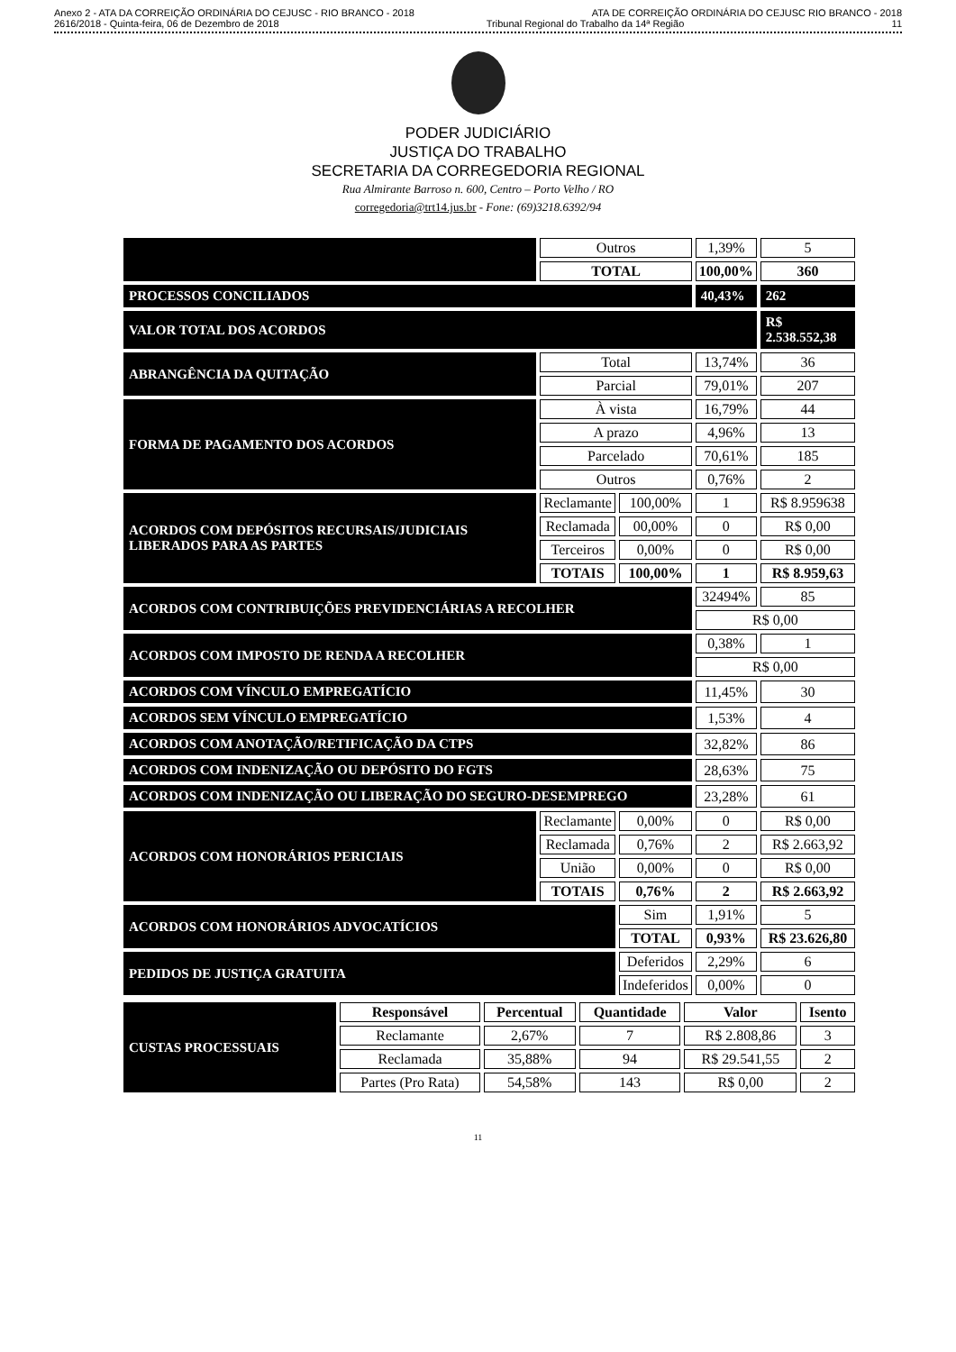Anexo 2 - ATA DA CORREIÇÃO ORDINÁRIA DO CEJUSC - RIO BRANCO - 2018 ATA DE CORREIÇÃO ORDINÁRIA DO CEJUSC RIO BRANCO - 2018
2616/2018 - Quinta-feira, 06 de Dezembro de 2018 Tribunal Regional do Trabalho da 14ª Região 11
PODER JUDICIÁRIO
JUSTIÇA DO TRABALHO
SECRETARIA DA CORREGEDORIA REGIONAL
Rua Almirante Barroso n. 600, Centro – Porto Velho / RO
corregedoria@trt14.jus.br - Fone: (69)3218.6392/94
| | Outros | | 1,39% | 5 |
| | TOTAL | | 100,00% | 360 |
| PROCESSOS CONCILIADOS | | | 40,43% | 262 |
| VALOR TOTAL DOS ACORDOS | | | | R$ 2.538.552,38 |
| ABRANGÊNCIA DA QUITAÇÃO | Total | | 13,74% | 36 |
| | Parcial | | 79,01% | 207 |
| FORMA DE PAGAMENTO DOS ACORDOS | À vista | | 16,79% | 44 |
| | A prazo | | 4,96% | 13 |
| | Parcelado | | 70,61% | 185 |
| | Outros | | 0,76% | 2 |
| ACORDOS COM DEPÓSITOS RECURSAIS/JUDICIAIS LIBERADOS PARA AS PARTES | Reclamante | 100,00% | 1 | R$ 8.959638 |
| | Reclamada | 00,00% | 0 | R$ 0,00 |
| | Terceiros | 0,00% | 0 | R$ 0,00 |
| | TOTAIS | 100,00% | 1 | R$ 8.959,63 |
| ACORDOS COM CONTRIBUIÇÕES PREVIDENCIÁRIAS A RECOLHER | | | 32494% | 85 |
| | | | R$ 0,00 | |
| ACORDOS COM IMPOSTO DE RENDA A RECOLHER | | | 0,38% | 1 |
| | | | R$ 0,00 | |
| ACORDOS COM VÍNCULO EMPREGATÍCIO | | | 11,45% | 30 |
| ACORDOS SEM VÍNCULO EMPREGATÍCIO | | | 1,53% | 4 |
| ACORDOS COM ANOTAÇÃO/RETIFICAÇÃO DA CTPS | | | 32,82% | 86 |
| ACORDOS COM INDENIZAÇÃO OU DEPÓSITO DO FGTS | | | 28,63% | 75 |
| ACORDOS COM INDENIZAÇÃO OU LIBERAÇÃO DO SEGURO-DESEMPREGO | | | 23,28% | 61 |
| ACORDOS COM HONORÁRIOS PERICIAIS | Reclamante | 0,00% | 0 | R$ 0,00 |
| | Reclamada | 0,76% | 2 | R$ 2.663,92 |
| | União | 0,00% | 0 | R$ 0,00 |
| | TOTAIS | 0,76% | 2 | R$ 2.663,92 |
| ACORDOS COM HONORÁRIOS ADVOCATÍCIOS | | Sim | 1,91% | 5 |
| | | TOTAL | 0,93% | R$ 23.626,80 |
| PEDIDOS DE JUSTIÇA GRATUITA | | Deferidos | 2,29% | 6 |
| | | Indeferidos | 0,00% | 0 |
| CUSTAS PROCESSUAIS | Responsável | Percentual | Quantidade | Valor | Isento |
| | Reclamante | 2,67% | 7 | R$ 2.808,86 | 3 |
| | Reclamada | 35,88% | 94 | R$ 29.541,55 | 2 |
| | Partes (Pro Rata) | 54,58% | 143 | R$ 0,00 | 2 |
11